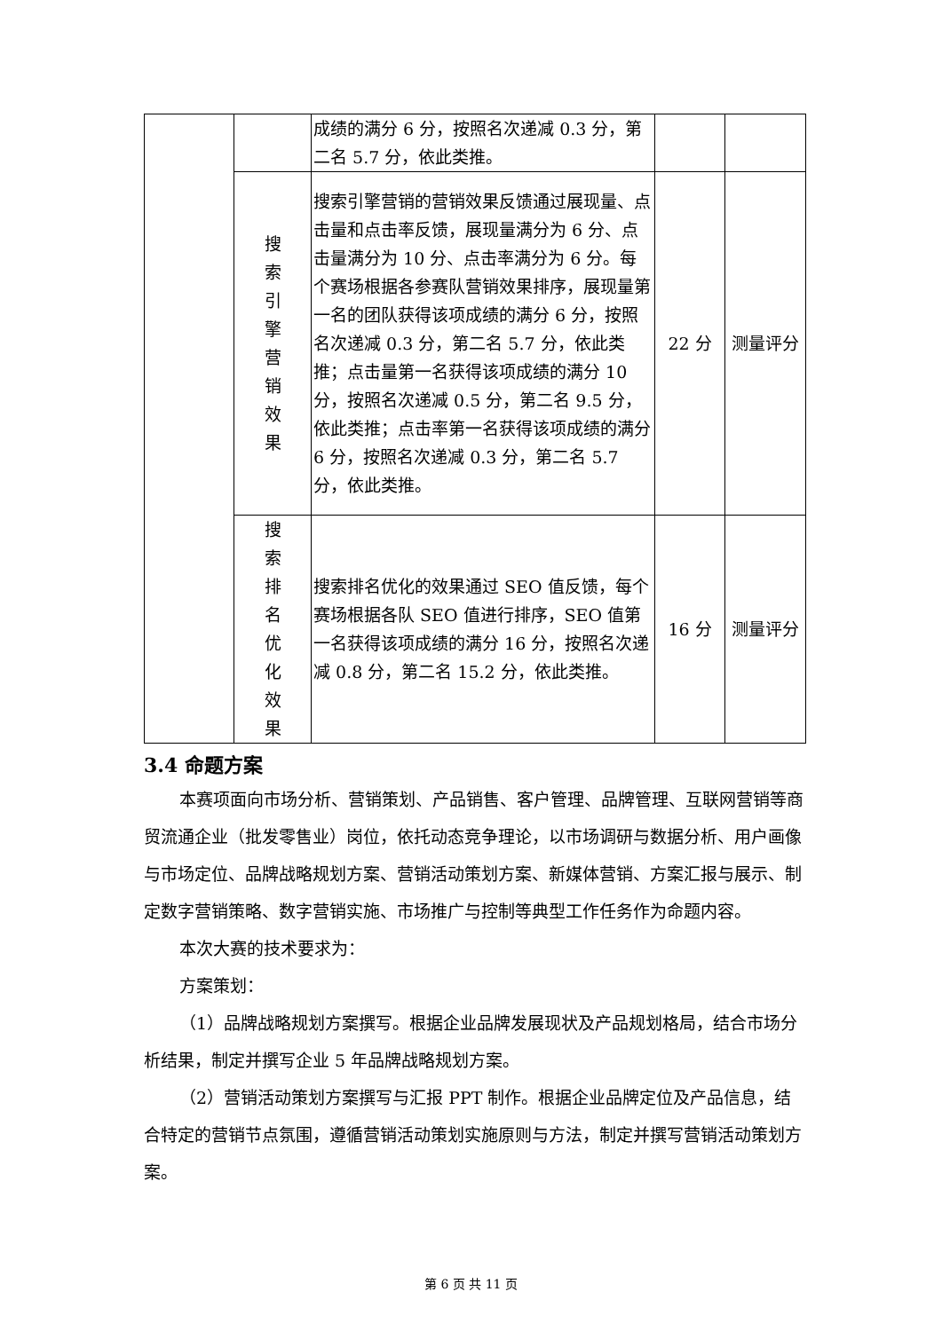| | | 成绩的满分 6 分，按照名次递减 0.3 分，第二名 5.7 分，依此类推。 | | |
| | 搜 索 引 擎 营 销 效 果 | 搜索引擎营销的营销效果反馈通过展现量、点击量和点击率反馈，展现量满分为 6 分、点击量满分为 10 分、点击率满分为 6 分。每个赛场根据各参赛队营销效果排序，展现量第一名的团队获得该项成绩的满分 6 分，按照名次递减 0.3 分，第二名 5.7 分，依此类推；点击量第一名获得该项成绩的满分 10 分，按照名次递减 0.5 分，第二名 9.5 分，依此类推；点击率第一名获得该项成绩的满分 6 分，按照名次递减 0.3 分，第二名 5.7 分，依此类推。 | 22 分 | 测量评分 |
| | 搜 索 排 名 优 化 效 果 | 搜索排名优化的效果通过 SEO 值反馈，每个赛场根据各队 SEO 值进行排序，SEO 值第一名获得该项成绩的满分 16 分，按照名次递减 0.8 分，第二名 15.2 分，依此类推。 | 16 分 | 测量评分 |
3.4 命题方案
本赛项面向市场分析、营销策划、产品销售、客户管理、品牌管理、互联网营销等商贸流通企业（批发零售业）岗位，依托动态竞争理论，以市场调研与数据分析、用户画像与市场定位、品牌战略规划方案、营销活动策划方案、新媒体营销、方案汇报与展示、制定数字营销策略、数字营销实施、市场推广与控制等典型工作任务作为命题内容。
本次大赛的技术要求为：
方案策划：
（1）品牌战略规划方案撰写。根据企业品牌发展现状及产品规划格局，结合市场分析结果，制定并撰写企业 5 年品牌战略规划方案。
（2）营销活动策划方案撰写与汇报 PPT 制作。根据企业品牌定位及产品信息，结合特定的营销节点氛围，遵循营销活动策划实施原则与方法，制定并撰写营销活动策划方案。
第 6 页 共 11 页